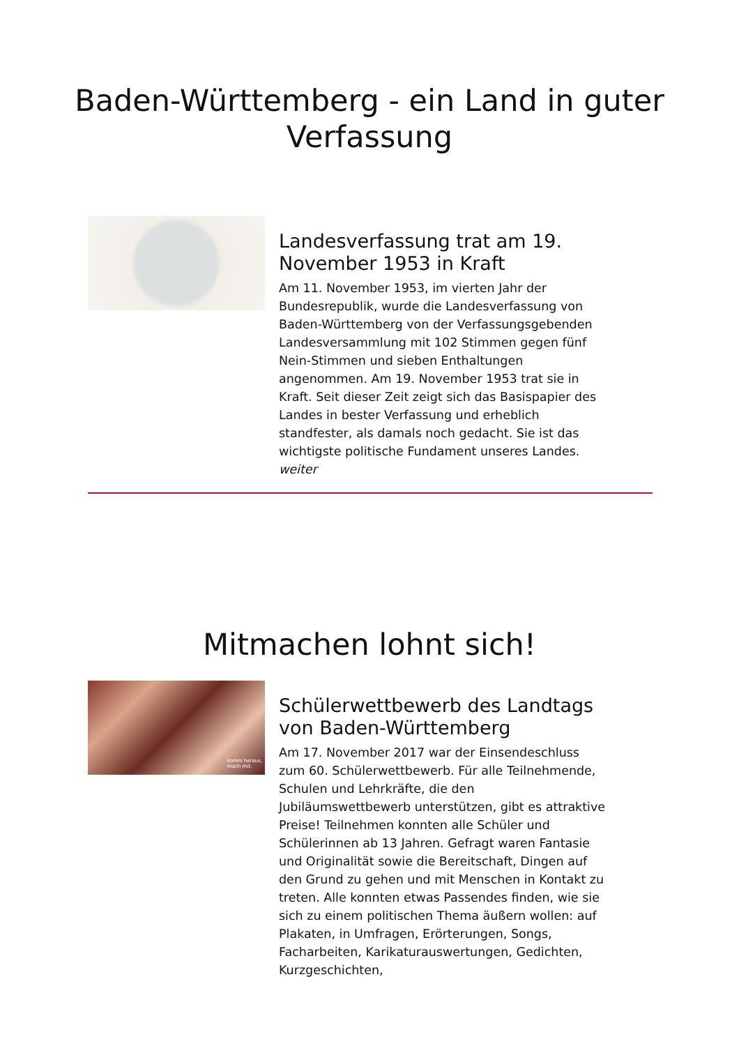Baden-Württemberg - ein Land in guter
Verfassung
Landesverfassung trat am 19. November 1953 in Kraft
Am 11. November 1953, im vierten Jahr der Bundesrepublik, wurde die Landesverfassung von Baden-Württemberg von der Verfassungsgebenden Landesversammlung mit 102 Stimmen gegen fünf Nein-Stimmen und sieben Enthaltungen angenommen. Am 19. November 1953 trat sie in Kraft. Seit dieser Zeit zeigt sich das Basispapier des Landes in bester Verfassung und erheblich standfester, als damals noch gedacht. Sie ist das wichtigste politische Fundament unseres Landes.
weiter
Mitmachen lohnt sich!
komm heraus,
mach mit.
Schülerwettbewerb des Landtags von Baden-Württemberg
Am 17. November 2017 war der Einsendeschluss zum 60. Schülerwettbewerb. Für alle Teilnehmende, Schulen und Lehrkräfte, die den Jubiläumswettbewerb unterstützen, gibt es attraktive Preise! Teilnehmen konnten alle Schüler und Schülerinnen ab 13 Jahren. Gefragt waren Fantasie und Originalität sowie die Bereitschaft, Dingen auf den Grund zu gehen und mit Menschen in Kontakt zu treten. Alle konnten etwas Passendes finden, wie sie sich zu einem politischen Thema äußern wollen: auf Plakaten, in Umfragen, Erörterungen, Songs, Facharbeiten, Karikaturauswertungen, Gedichten, Kurzgeschichten,